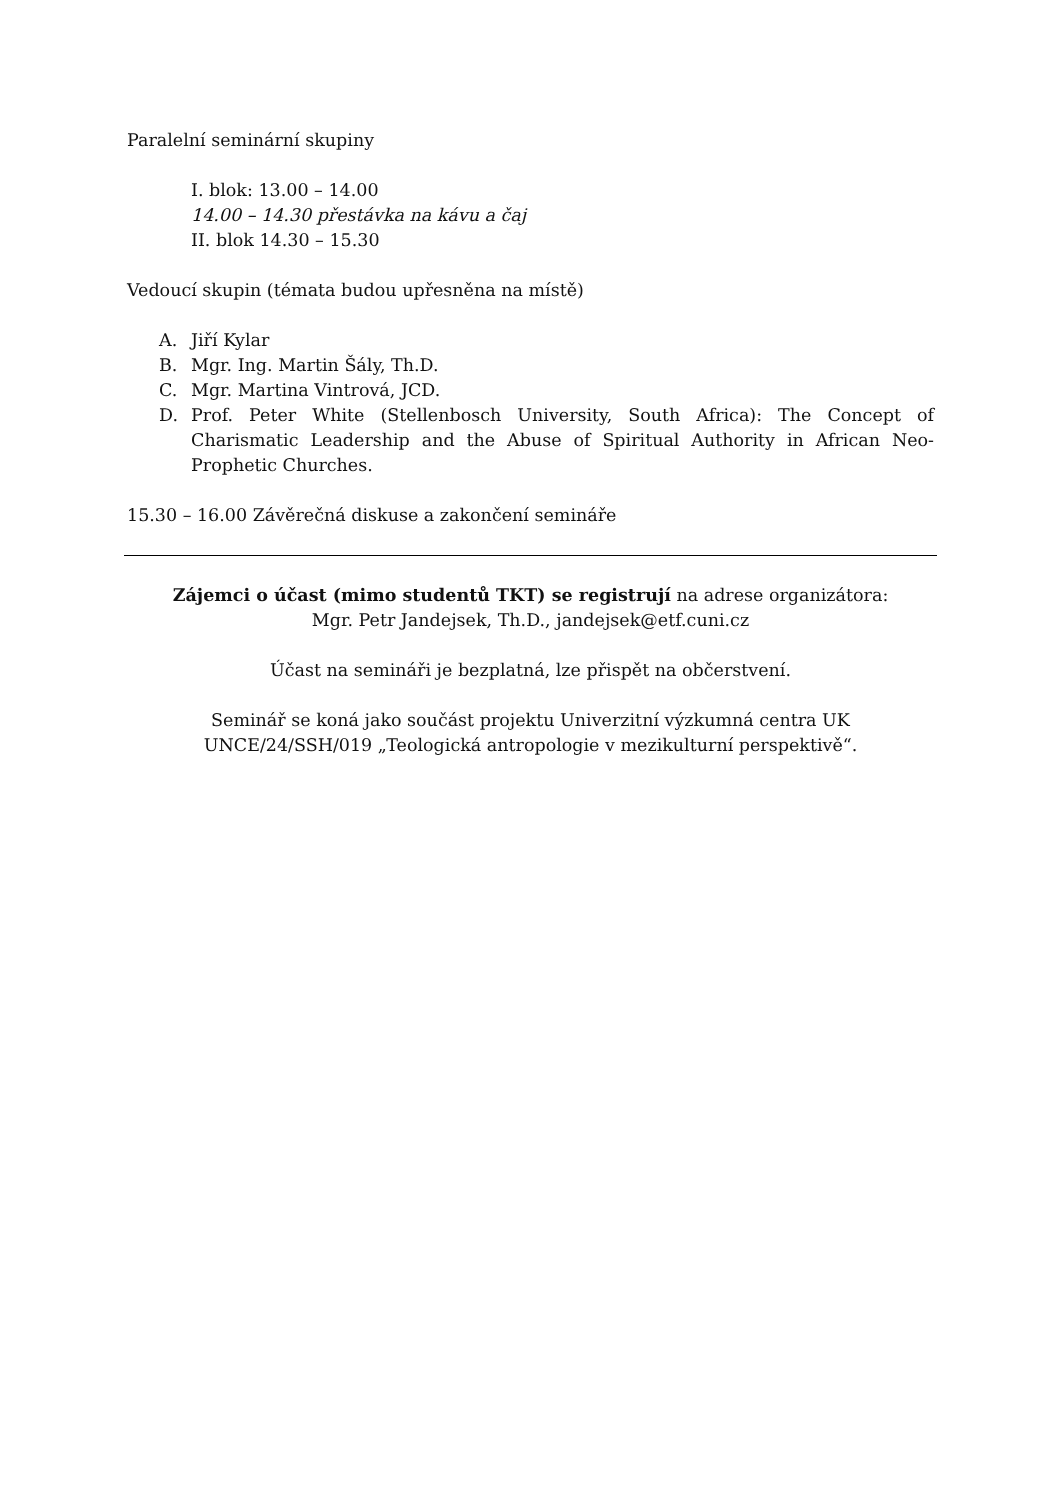Paralelní seminární skupiny
I. blok: 13.00 – 14.00
14.00 – 14.30 přestávka na kávu a čaj
II. blok 14.30 – 15.30
Vedoucí skupin (témata budou upřesněna na místě)
A. Jiří Kylar
B. Mgr. Ing. Martin Šály, Th.D.
C. Mgr. Martina Vintrová, JCD.
D. Prof. Peter White (Stellenbosch University, South Africa): The Concept of Charismatic Leadership and the Abuse of Spiritual Authority in African Neo-Prophetic Churches.
15.30 – 16.00 Závěrečná diskuse a zakončení semináře
Zájemci o účast (mimo studentů TKT) se registrují na adrese organizátora:
Mgr. Petr Jandejsek, Th.D., jandejsek@etf.cuni.cz
Účast na semináři je bezplatná, lze přispět na občerstvení.
Seminář se koná jako součást projektu Univerzitní výzkumná centra UK
UNCE/24/SSH/019 „Teologická antropologie v mezikulturní perspektivě“.